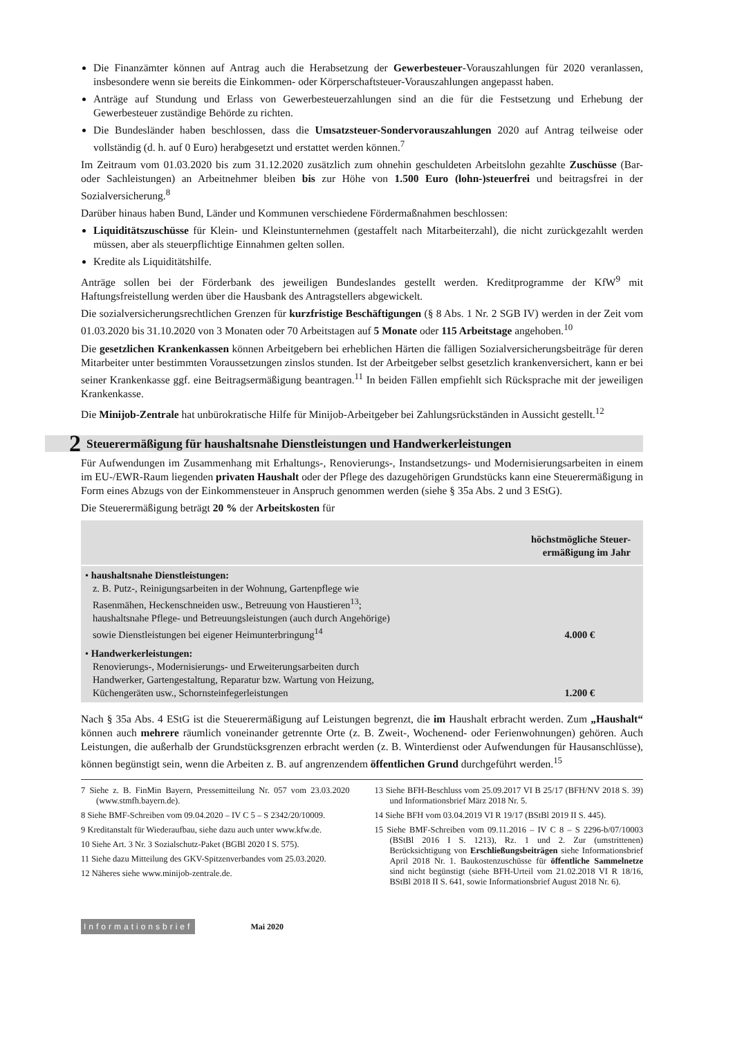Die Finanzämter können auf Antrag auch die Herabsetzung der Gewerbesteuer-Vorauszahlungen für 2020 veranlassen, insbesondere wenn sie bereits die Einkommen- oder Körperschaftsteuer-Vorauszahlungen angepasst haben.
Anträge auf Stundung und Erlass von Gewerbesteuerzahlungen sind an die für die Festsetzung und Erhebung der Gewerbesteuer zuständige Behörde zu richten.
Die Bundesländer haben beschlossen, dass die Umsatzsteuer-Sondervorauszahlungen 2020 auf Antrag teilweise oder vollständig (d. h. auf 0 Euro) herabgesetzt und erstattet werden können.<sup>7</sup>
Im Zeitraum vom 01.03.2020 bis zum 31.12.2020 zusätzlich zum ohnehin geschuldeten Arbeitslohn gezahlte Zuschüsse (Bar- oder Sachleistungen) an Arbeitnehmer bleiben bis zur Höhe von 1.500 Euro (lohn-)steuerfrei und beitragsfrei in der Sozialversicherung.<sup>8</sup>
Darüber hinaus haben Bund, Länder und Kommunen verschiedene Fördermaßnahmen beschlossen:
Liquiditätszuschüsse für Klein- und Kleinstunternehmen (gestaffelt nach Mitarbeiterzahl), die nicht zurückgezahlt werden müssen, aber als steuerpflichtige Einnahmen gelten sollen.
Kredite als Liquiditätshilfe.
Anträge sollen bei der Förderbank des jeweiligen Bundeslandes gestellt werden. Kreditprogramme der KfW<sup>9</sup> mit Haftungsfreistellung werden über die Hausbank des Antragstellers abgewickelt.
Die sozialversicherungsrechtlichen Grenzen für kurzfristige Beschäftigungen (§ 8 Abs. 1 Nr. 2 SGB IV) werden in der Zeit vom 01.03.2020 bis 31.10.2020 von 3 Monaten oder 70 Arbeitstagen auf 5 Monate oder 115 Arbeitstage angehoben.<sup>10</sup>
Die gesetzlichen Krankenkassen können Arbeitgebern bei erheblichen Härten die fälligen Sozialversicherungsbeiträge für deren Mitarbeiter unter bestimmten Voraussetzungen zinslos stunden. Ist der Arbeitgeber selbst gesetzlich krankenversichert, kann er bei seiner Krankenkasse ggf. eine Beitragsermäßigung beantragen.<sup>11</sup> In beiden Fällen empfiehlt sich Rücksprache mit der jeweiligen Krankenkasse.
Die Minijob-Zentrale hat unbürokratische Hilfe für Minijob-Arbeitgeber bei Zahlungsrückständen in Aussicht gestellt.<sup>12</sup>
2 Steuerermäßigung für haushaltsnahe Dienstleistungen und Handwerkerleistungen
Für Aufwendungen im Zusammenhang mit Erhaltungs-, Renovierungs-, Instandsetzungs- und Modernisierungsarbeiten in einem im EU-/EWR-Raum liegenden privaten Haushalt oder der Pflege des dazugehörigen Grundstücks kann eine Steuerermäßigung in Form eines Abzugs von der Einkommensteuer in Anspruch genommen werden (siehe § 35a Abs. 2 und 3 EStG).
Die Steuerermäßigung beträgt 20 % der Arbeitskosten für
| | höchstmögliche Steuer- ermäßigung im Jahr |
| --- | --- |
| • haushaltsnahe Dienstleistungen: z. B. Putz-, Reinigungsarbeiten in der Wohnung, Gartenpflege wie Rasenmähen, Heckenschneiden usw., Betreuung von Haustieren<sup>13</sup>; haushaltsnahe Pflege- und Betreuungsleistungen (auch durch Angehörige) sowie Dienstleistungen bei eigener Heimunterbringung<sup>14</sup> | 4.000 € |
| • Handwerkerleistungen: Renovierungs-, Modernisierungs- und Erweiterungsarbeiten durch Handwerker, Gartengestaltung, Reparatur bzw. Wartung von Heizung, Küchengeräten usw., Schornsteinfegerleistungen | 1.200 € |
Nach § 35a Abs. 4 EStG ist die Steuerermäßigung auf Leistungen begrenzt, die im Haushalt erbracht werden. Zum „Haushalt“ können auch mehrere räumlich voneinander getrennte Orte (z. B. Zweit-, Wochenend- oder Ferienwohnungen) gehören. Auch Leistungen, die außerhalb der Grundstücksgrenzen erbracht werden (z. B. Winterdienst oder Aufwendungen für Hausanschlüsse), können begünstigt sein, wenn die Arbeiten z. B. auf angrenzendem öffentlichen Grund durchgeführt werden.<sup>15</sup>
7 Siehe z. B. FinMin Bayern, Pressemitteilung Nr. 057 vom 23.03.2020 (www.stmfh.bayern.de).
8 Siehe BMF-Schreiben vom 09.04.2020 – IV C 5 – S 2342/20/10009.
9 Kreditanstalt für Wiederaufbau, siehe dazu auch unter www.kfw.de.
10 Siehe Art. 3 Nr. 3 Sozialschutz-Paket (BGBl 2020 I S. 575).
11 Siehe dazu Mitteilung des GKV-Spitzenverbandes vom 25.03.2020.
12 Näheres siehe www.minijob-zentrale.de.
13 Siehe BFH-Beschluss vom 25.09.2017 VI B 25/17 (BFH/NV 2018 S. 39) und Informationsbrief März 2018 Nr. 5.
14 Siehe BFH vom 03.04.2019 VI R 19/17 (BStBl 2019 II S. 445).
15 Siehe BMF-Schreiben vom 09.11.2016 – IV C 8 – S 2296-b/07/10003 (BStBl 2016 I S. 1213), Rz. 1 und 2. Zur (umstrittenen) Berücksichtigung von Erschließungsbeiträgen siehe Informationsbrief April 2018 Nr. 1. Baukostenzuschüsse für öffentliche Sammelnetze sind nicht begünstigt (siehe BFH-Urteil vom 21.02.2018 VI R 18/16, BStBl 2018 II S. 641, sowie Informationsbrief August 2018 Nr. 6).
Informationsbrief Mai 2020